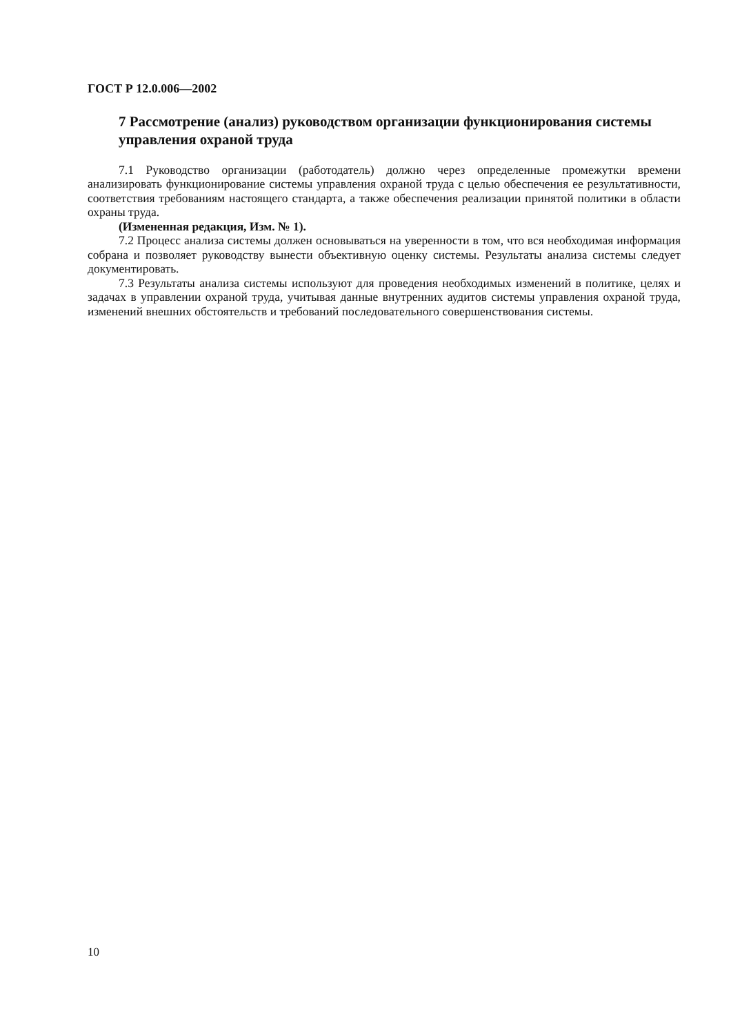ГОСТ Р 12.0.006—2002
7 Рассмотрение (анализ) руководством организации функционирования системы управления охраной труда
7.1 Руководство организации (работодатель) должно через определенные промежутки времени анализировать функционирование системы управления охраной труда с целью обеспечения ее результативности, соответствия требованиям настоящего стандарта, а также обеспечения реализации принятой политики в области охраны труда.
(Измененная редакция, Изм. № 1).
7.2 Процесс анализа системы должен основываться на уверенности в том, что вся необходимая информация собрана и позволяет руководству вынести объективную оценку системы. Результаты анализа системы следует документировать.
7.3 Результаты анализа системы используют для проведения необходимых изменений в политике, целях и задачах в управлении охраной труда, учитывая данные внутренних аудитов системы управления охраной труда, изменений внешних обстоятельств и требований последовательного совершенствования системы.
10